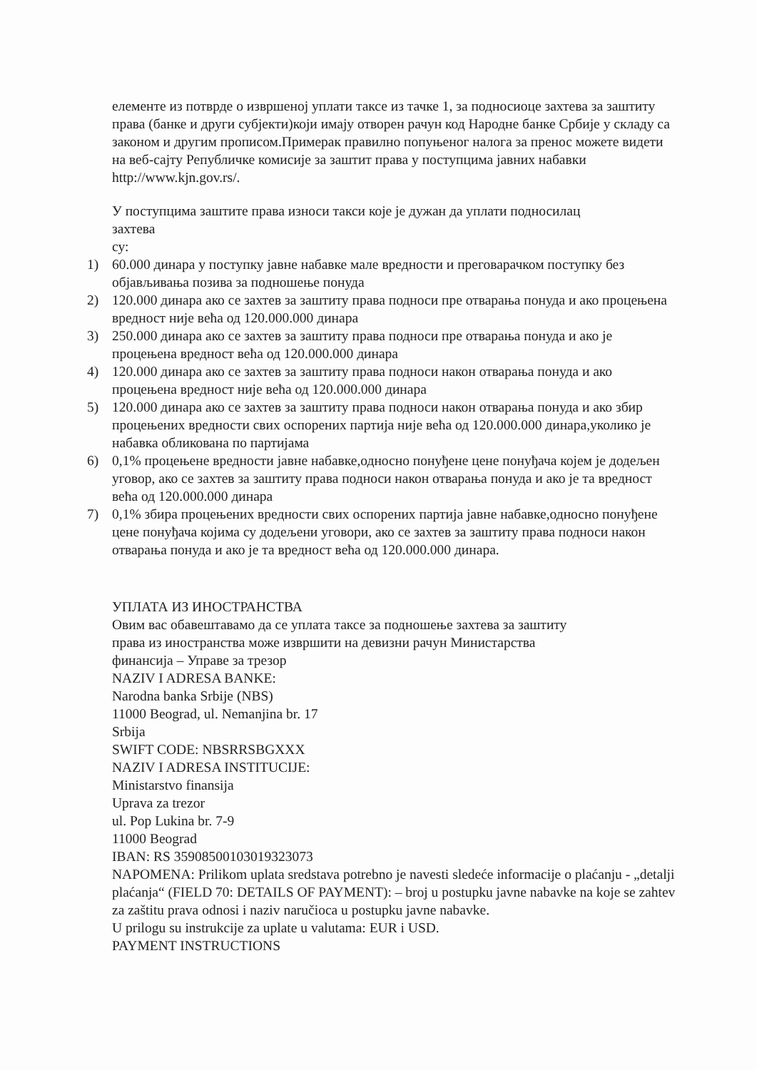елементе из потврде о извршеној уплати таксе из тачке 1, за подносиоце захтева за заштиту права (банке и други субјекти)који имају отворен рачун код Народне банке Србије у складу са законом и другим прописом.Примерак правилно попуњеног налога за пренос можете видети на веб-сајту Републичке комисије за заштит права у поступцима јавних набавки http://www.kjn.gov.rs/.
У поступцима заштите права износи такси које је дужан да уплати подносилац
захтева
су:
1) 60.000 динара у поступку јавне набавке мале вредности и преговарачком поступку без објављивања позива за подношење понуда
2) 120.000 динара ако се захтев за заштиту права подноси пре отварања понуда и ако процењена вредност није већа од 120.000.000 динара
3) 250.000 динара ако се захтев за заштиту права подноси пре отварања понуда и ако је процењена вредност већа од 120.000.000 динара
4) 120.000 динара ако се захтев за заштиту права подноси након отварања понуда и ако процењена вредност није већа од 120.000.000 динара
5) 120.000 динара ако се захтев за заштиту права подноси након отварања понуда и ако збир процењених вредности свих оспорених партија није већа од 120.000.000 динара,уколико је набавка обликована по партијама
6) 0,1% процењене вредности јавне набавке,односно понуђене цене понуђача којем је додељен уговор, ако се захтев за заштиту права подноси након отварања понуда и ако је та вредност већа од 120.000.000 динара
7) 0,1% збира процењених вредности свих оспорених партија јавне набавке,односно понуђене цене понуђача којима су додељени уговори, ако се захтев за заштиту права подноси након отварања понуда и ако је та вредност већа од 120.000.000 динара.
УПЛАТА ИЗ ИНОСТРАНСТВА
Овим вас обавештавамо да се уплата таксе за подношење захтева за заштиту
права из иностранства може извршити на девизни рачун Министарства
финансија – Управе за трезор
NAZIV I ADRESA BANKE:
Narodna banka Srbije (NBS)
11000 Beograd, ul. Nemanjina br. 17
Srbija
SWIFT CODE: NBSRRSBGXXX
NAZIV I ADRESA INSTITUCIJE:
Ministarstvo finansija
Uprava za trezor
ul. Pop Lukina br. 7-9
11000 Beograd
IBAN: RS 35908500103019323073
NAPOMENA: Prilikom uplata sredstava potrebno je navesti sledeće informacije o plaćanju - „detalji plaćanja“ (FIELD 70: DETAILS OF PAYMENT): – broj u postupku javne nabavke na koje se zahtev za zaštitu prava odnosi i naziv naručioca u postupku javne nabavke.
U prilogu su instrukcije za uplate u valutama: EUR i USD.
PAYMENT INSTRUCTIONS